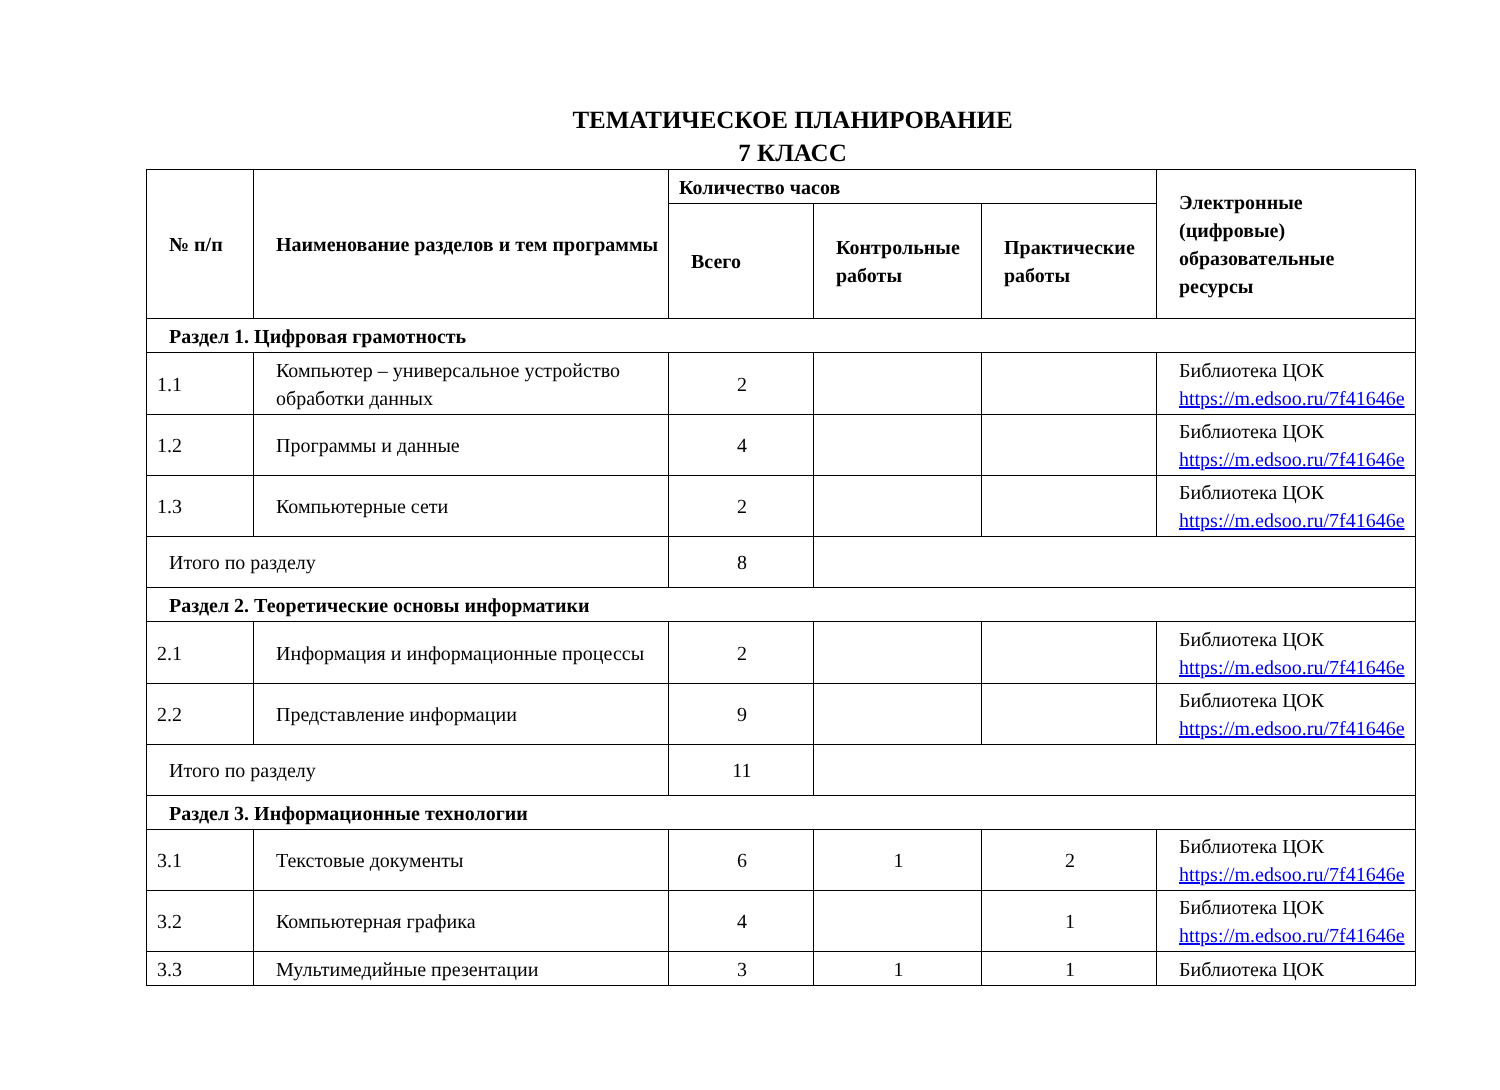ТЕМАТИЧЕСКОЕ ПЛАНИРОВАНИЕ
7 КЛАСС
| № п/п | Наименование разделов и тем программы | Количество часов | | | Электронные (цифровые) образовательные ресурсы |
| --- | --- | --- | --- | --- | --- |
| | | Всего | Контрольные работы | Практические работы | |
| Раздел 1. Цифровая грамотность | | | | | |
| 1.1 | Компьютер – универсальное устройство обработки данных | 2 | | | Библиотека ЦОК https://m.edsoo.ru/7f41646e |
| 1.2 | Программы и данные | 4 | | | Библиотека ЦОК https://m.edsoo.ru/7f41646e |
| 1.3 | Компьютерные сети | 2 | | | Библиотека ЦОК https://m.edsoo.ru/7f41646e |
| Итого по разделу | | 8 | | | |
| Раздел 2. Теоретические основы информатики | | | | | |
| 2.1 | Информация и информационные процессы | 2 | | | Библиотека ЦОК https://m.edsoo.ru/7f41646e |
| 2.2 | Представление информации | 9 | | | Библиотека ЦОК https://m.edsoo.ru/7f41646e |
| Итого по разделу | | 11 | | | |
| Раздел 3. Информационные технологии | | | | | |
| 3.1 | Текстовые документы | 6 | 1 | 2 | Библиотека ЦОК https://m.edsoo.ru/7f41646e |
| 3.2 | Компьютерная графика | 4 | | 1 | Библиотека ЦОК https://m.edsoo.ru/7f41646e |
| 3.3 | Мультимедийные презентации | 3 | 1 | 1 | Библиотека ЦОК |